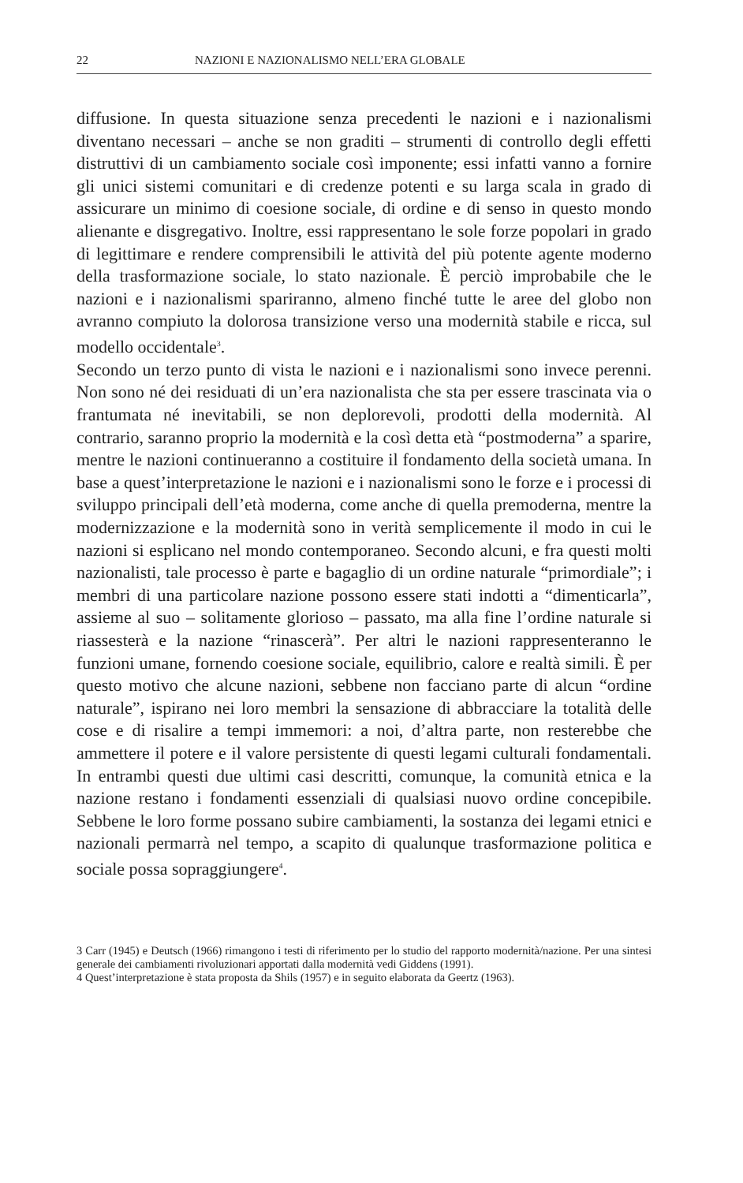22 NAZIONI E NAZIONALISMO NELL’ERA GLOBALE
diffusione. In questa situazione senza precedenti le nazioni e i nazionalismi diventano necessari – anche se non graditi – strumenti di controllo degli effetti distruttivi di un cambiamento sociale così imponente; essi infatti vanno a fornire gli unici sistemi comunitari e di credenze potenti e su larga scala in grado di assicurare un minimo di coesione sociale, di ordine e di senso in questo mondo alienante e disgregativo. Inoltre, essi rappresentano le sole forze popolari in grado di legittimare e rendere comprensibili le attività del più potente agente moderno della trasformazione sociale, lo stato nazionale. È perciò improbabile che le nazioni e i nazionalismi spariranno, almeno finché tutte le aree del globo non avranno compiuto la dolorosa transizione verso una modernità stabile e ricca, sul modello occidentale<sup>3</sup>.
Secondo un terzo punto di vista le nazioni e i nazionalismi sono invece perenni. Non sono né dei residuati di un’era nazionalista che sta per essere trascinata via o frantumata né inevitabili, se non deplorevoli, prodotti della modernità. Al contrario, saranno proprio la modernità e la così detta età “postmoderna” a sparire, mentre le nazioni continueranno a costituire il fondamento della società umana. In base a quest’interpretazione le nazioni e i nazionalismi sono le forze e i processi di sviluppo principali dell’età moderna, come anche di quella premoderna, mentre la modernizzazione e la modernità sono in verità semplicemente il modo in cui le nazioni si esplicano nel mondo contemporaneo. Secondo alcuni, e fra questi molti nazionalisti, tale processo è parte e bagaglio di un ordine naturale “primordiale”; i membri di una particolare nazione possono essere stati indotti a “dimenticarla”, assieme al suo – solitamente glorioso – passato, ma alla fine l’ordine naturale si riassesterà e la nazione “rinascerà”. Per altri le nazioni rappresenteranno le funzioni umane, fornendo coesione sociale, equilibrio, calore e realtà simili. È per questo motivo che alcune nazioni, sebbene non facciano parte di alcun “ordine naturale”, ispirano nei loro membri la sensazione di abbracciare la totalità delle cose e di risalire a tempi immemori: a noi, d’altra parte, non resterebbe che ammettere il potere e il valore persistente di questi legami culturali fondamentali. In entrambi questi due ultimi casi descritti, comunque, la comunità etnica e la nazione restano i fondamenti essenziali di qualsiasi nuovo ordine concepibile. Sebbene le loro forme possano subire cambiamenti, la sostanza dei legami etnici e nazionali permarrà nel tempo, a scapito di qualunque trasformazione politica e sociale possa sopraggiungere<sup>4</sup>.
3 Carr (1945) e Deutsch (1966) rimangono i testi di riferimento per lo studio del rapporto modernità/nazione. Per una sintesi generale dei cambiamenti rivoluzionari apportati dalla modernità vedi Giddens (1991).
4 Quest’interpretazione è stata proposta da Shils (1957) e in seguito elaborata da Geertz (1963).